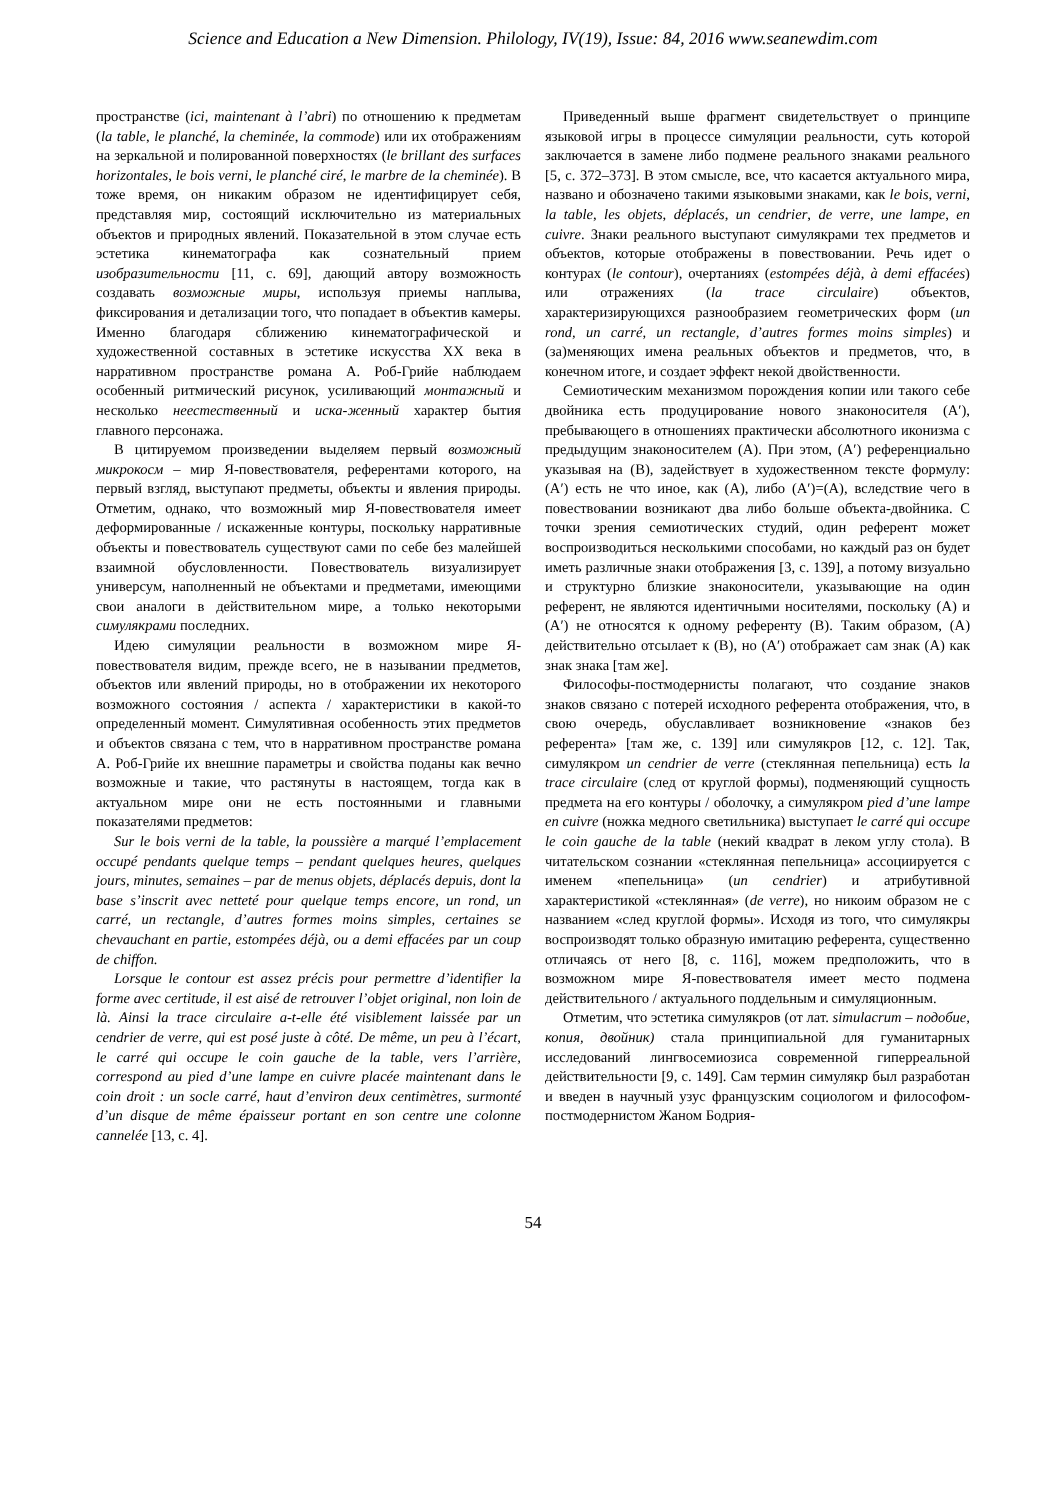Science and Education a New Dimension. Philology, IV(19), Issue: 84, 2016 www.seanewdim.com
пространстве (ici, maintenant à l’abri) по отношению к предметам (la table, le planché, la cheminée, la commode) или их отображениям на зеркальной и полированной поверхностях (le brillant des surfaces horizontales, le bois verni, le planché ciré, le marbre de la cheminée). В тоже время, он никаким образом не идентифицирует себя, представляя мир, состоящий исключительно из материальных объектов и природных явлений. Показательной в этом случае есть эстетика кинематографа как сознательный прием изобразительности [11, с. 69], дающий автору возможность создавать возможные миры, используя приемы наплыва, фиксирования и детализации того, что попадает в объектив камеры. Именно благодаря сближению кинематографической и художественной составных в эстетике искусства ХХ века в нарративном пространстве романа А. Роб-Грийе наблюдаем особенный ритмический рисунок, усиливающий монтажный и несколько неестественный и иска-женный характер бытия главного персонажа.
В цитируемом произведении выделяем первый возможный микрокосм – мир Я-повествователя, референтами которого, на первый взгляд, выступают предметы, объекты и явления природы. Отметим, однако, что возможный мир Я-повествователя имеет деформированные / искаженные контуры, поскольку нарративные объекты и повествователь существуют сами по себе без малейшей взаимной обусловленности. Повествователь визуализирует универсум, наполненный не объектами и предметами, имеющими свои аналоги в действительном мире, а только некоторыми симулякрами последних.
Идею симуляции реальности в возможном мире Я-повествователя видим, прежде всего, не в назывании предметов, объектов или явлений природы, но в отображении их некоторого возможного состояния / аспекта / характеристики в какой-то определенный момент. Симулятивная особенность этих предметов и объектов связана с тем, что в нарративном пространстве романа А. Роб-Грийе их внешние параметры и свойства поданы как вечно возможные и такие, что растянуты в настоящем, тогда как в актуальном мире они не есть постоянными и главными показателями предметов:
Sur le bois verni de la table, la poussière a marqué l’emplacement occupé pendants quelque temps – pendant quelques heures, quelques jours, minutes, semaines – par de menus objets, déplacés depuis, dont la base s’inscrit avec netteté pour quelque temps encore, un rond, un carré, un rectangle, d’autres formes moins simples, certaines se chevauchant en partie, estompées déjà, ou a demi effacées par un coup de chiffon.
Lorsque le contour est assez précis pour permettre d’identifier la forme avec certitude, il est aisé de retrouver l’objet original, non loin de là. Ainsi la trace circulaire a-t-elle été visiblement laissée par un cendrier de verre, qui est posé juste à côté. De même, un peu à l’écart, le carré qui occupe le coin gauche de la table, vers l’arrière, correspond au pied d’une lampe en cuivre placée maintenant dans le coin droit : un socle carré, haut d’environ deux centimètres, surmonté d’un disque de même épaisseur portant en son centre une colonne cannelée [13, с. 4].
Приведенный выше фрагмент свидетельствует о принципе языковой игры в процессе симуляции реальности, суть которой заключается в замене либо подмене реального знаками реального [5, с. 372–373]. В этом смысле, все, что касается актуального мира, названо и обозначено такими языковыми знаками, как le bois, verni, la table, les objets, déplacés, un cendrier, de verre, une lampe, en cuivre. Знаки реального выступают симулякрами тех предметов и объектов, которые отображены в повествовании. Речь идет о контурах (le contour), очертаниях (estompées déjà, à demi effacées) или отражениях (la trace circulaire) объектов, характеризирующихся разнообразием геометрических форм (un rond, un carré, un rectangle, d’autres formes moins simples) и (за)меняющих имена реальных объектов и предметов, что, в конечном итоге, и создает эффект некой двойственности.
Семиотическим механизмом порождения копии или такого себе двойника есть продуцирование нового знаконосителя (A′), пребывающего в отношениях практически абсолютного иконизма с предыдущим знаконосителем (A). При этом, (A′) референциально указывая на (B), задействует в художественном тексте формулу: (A′) есть не что иное, как (A), либо (A′)=(A), вследствие чего в повествовании возникают два либо больше объекта-двойника. С точки зрения семиотических студий, один референт может воспроизводиться несколькими способами, но каждый раз он будет иметь различные знаки отображения [3, с. 139], а потому визуально и структурно близкие знаконосители, указывающие на один референт, не являются идентичными носителями, поскольку (A) и (A′) не относятся к одному референту (B). Таким образом, (A) действительно отсылает к (B), но (A′) отображает сам знак (A) как знак знака [там же].
Философы-постмодернисты полагают, что создание знаков знаков связано с потерей исходного референта отображения, что, в свою очередь, обуславливает возникновение «знаков без референта» [там же, с. 139] или симулякров [12, с. 12]. Так, симулякром un cendrier de verre (стеклянная пепельница) есть la trace circulaire (след от круглой формы), подменяющий сущность предмета на его контуры / оболочку, а симулякром pied d’une lampe en cuivre (ножка медного светильника) выступает le carré qui occupe le coin gauche de la table (некий квадрат в леком углу стола). В читательском сознании «стеклянная пепельница» ассоциируется с именем «пепельница» (un cendrier) и атрибутивной характеристикой «стеклянная» (de verre), но никоим образом не с названием «след круглой формы». Исходя из того, что симулякры воспроизводят только образную имитацию референта, существенно отличаясь от него [8, с. 116], можем предположить, что в возможном мире Я-повествователя имеет место подмена действительного / актуального поддельным и симуляционным.
Отметим, что эстетика симулякров (от лат. simulacrum – подобие, копия, двойник) стала принципиальной для гуманитарных исследований лингвосемиозиса современной гиперреальной действительности [9, с. 149]. Сам термин симулякр был разработан и введен в научный узус французским социологом и философом-постмодернистом Жаном Бодрия-
54